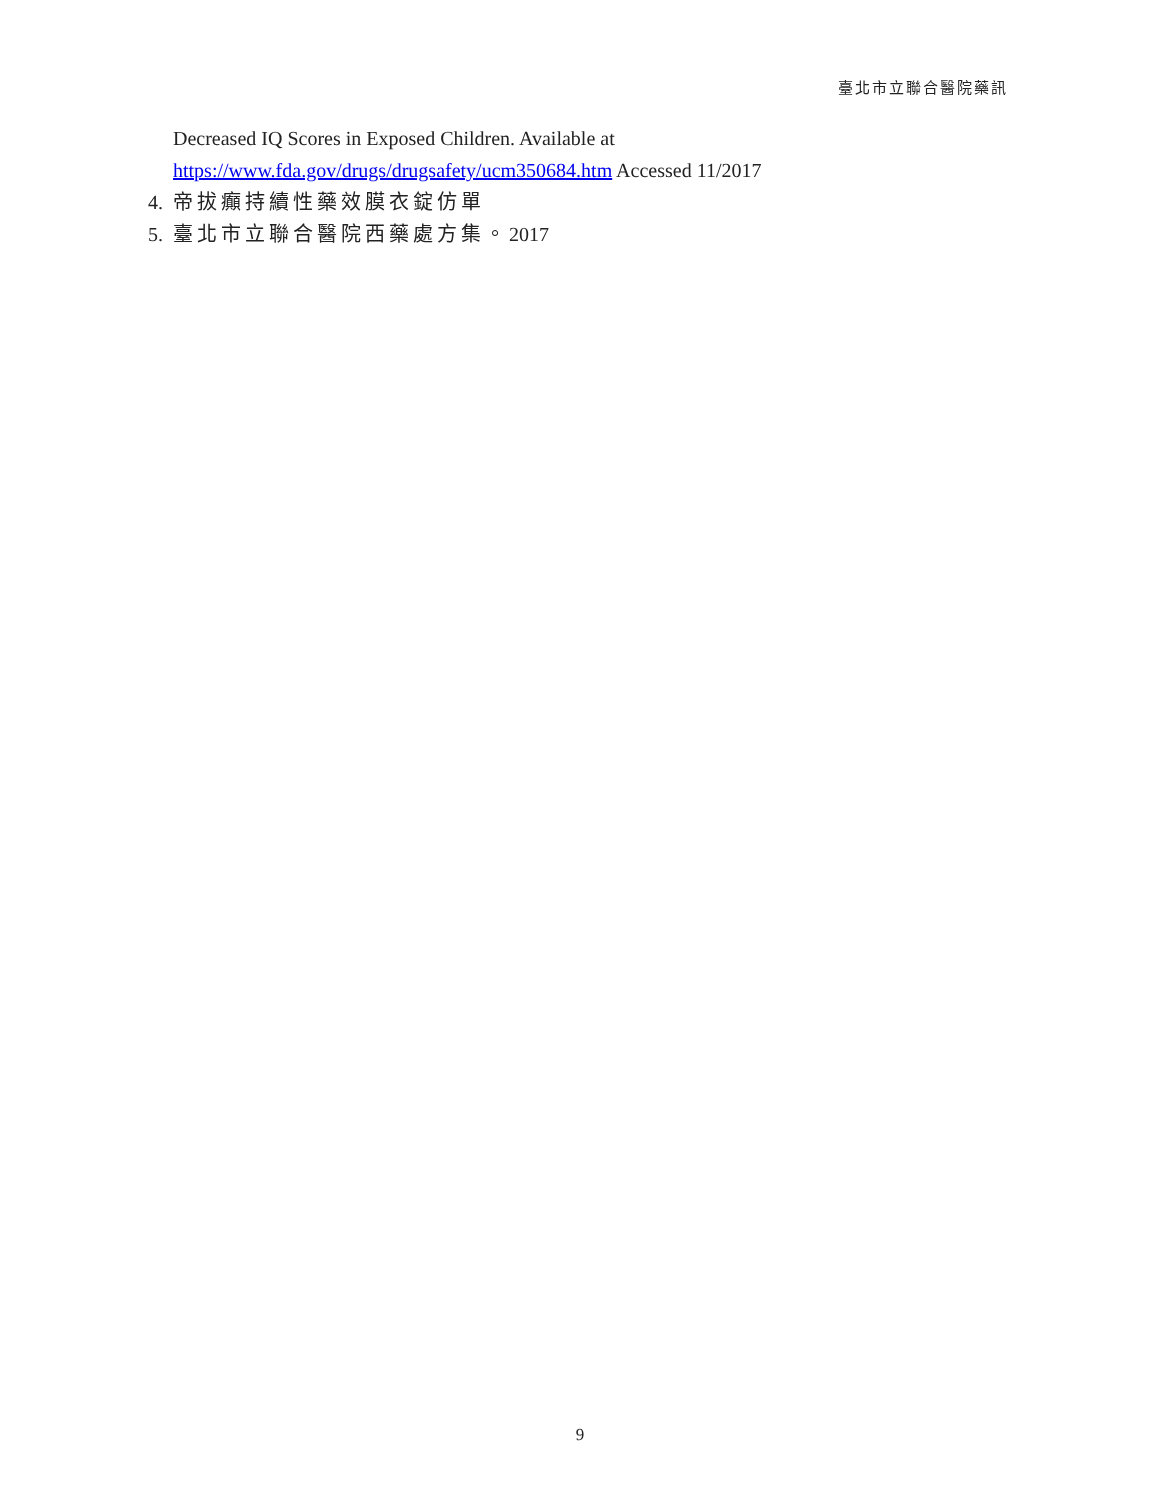臺北市立聯合醫院藥訊
Decreased IQ Scores in Exposed Children. Available at
https://www.fda.gov/drugs/drugsafety/ucm350684.htm Accessed 11/2017
4. 帝拔癲持續性藥效膜衣錠仿單
5. 臺北市立聯合醫院西藥處方集。2017
9